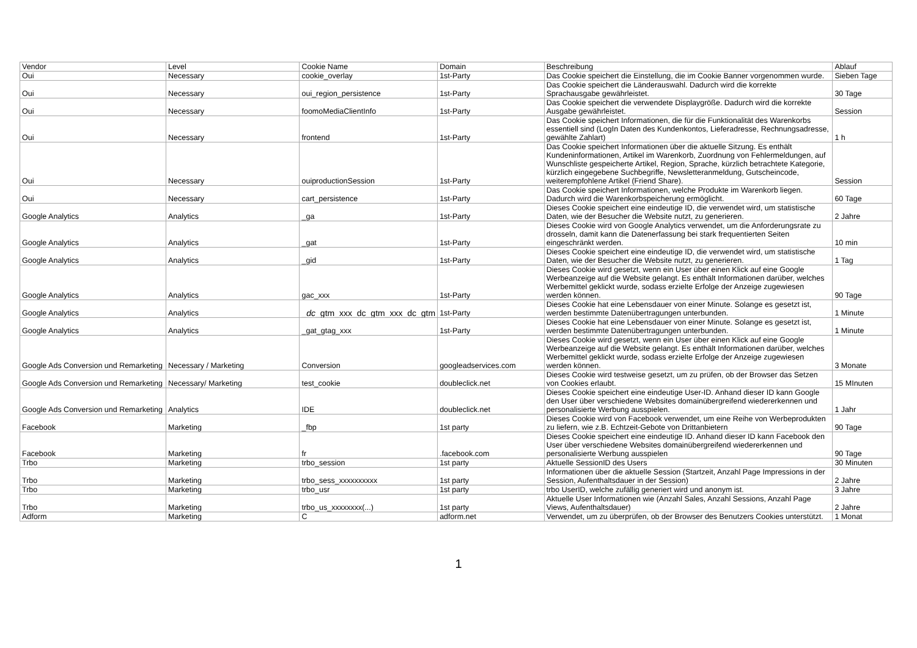| Vendor | Level | Cookie Name | Domain | Beschreibung | Ablauf |
| --- | --- | --- | --- | --- | --- |
| Oui | Necessary | cookie_overlay | 1st-Party | Das Cookie speichert die Einstellung, die im Cookie Banner vorgenommen wurde. | Sieben Tage |
| Oui | Necessary | oui_region_persistence | 1st-Party | Das Cookie speichert die Länderauswahl. Dadurch wird die korrekte Sprachausgabe gewährleistet. | 30 Tage |
| Oui | Necessary | foomoMediaClientInfo | 1st-Party | Das Cookie speichert die verwendete Displaygröße. Dadurch wird die korrekte Ausgabe gewährleistet. | Session |
| Oui | Necessary | frontend | 1st-Party | Das Cookie speichert Informationen, die für die Funktionalität des Warenkorbs essentiell sind (LogIn Daten des Kundenkontos, Lieferadresse, Rechnungsadresse, gewählte Zahlart) | 1 h |
| Oui | Necessary | ouiproductionSession | 1st-Party | Das Cookie speichert Informationen über die aktuelle Sitzung. Es enthält Kundeninformationen, Artikel im Warenkorb, Zuordnung von Fehlermeldungen, auf Wunschliste gespeicherte Artikel, Region, Sprache, kürzlich betrachtete Kategorie, kürzlich eingegebene Suchbegriffe, Newsletteranmeldung, Gutscheincode, weiterempfohlene Artikel (Friend Share). | Session |
| Oui | Necessary | cart_persistence | 1st-Party | Das Cookie speichert Informationen, welche Produkte im Warenkorb liegen. Dadurch wird die Warenkorbspeicherung ermöglicht. | 60 Tage |
| Google Analytics | Analytics | _ga | 1st-Party | Dieses Cookie speichert eine eindeutige ID, die verwendet wird, um statistische Daten, wie der Besucher die Website nutzt, zu generieren. | 2 Jahre |
| Google Analytics | Analytics | _gat | 1st-Party | Dieses Cookie wird von Google Analytics verwendet, um die Anforderungsrate zu drosseln, damit kann die Datenerfassung bei stark frequentierten Seiten eingeschränkt werden. | 10 min |
| Google Analytics | Analytics | _gid | 1st-Party | Dieses Cookie speichert eine eindeutige ID, die verwendet wird, um statistische Daten, wie der Besucher die Website nutzt, zu generieren. | 1 Tag |
| Google Analytics | Analytics | gac_xxx | 1st-Party | Dieses Cookie wird gesetzt, wenn ein User über einen Klick auf eine Google Werbeanzeige auf die Website gelangt. Es enthält Informationen darüber, welches Werbemittel geklickt wurde, sodass erzielte Erfolge der Anzeige zugewiesen werden können. | 90 Tage |
| Google Analytics | Analytics | _ dc _gtm_xxx_dc_gtm_xxx_dc_gtm | 1st-Party | Dieses Cookie hat eine Lebensdauer von einer Minute. Solange es gesetzt ist, werden bestimmte Datenübertragungen unterbunden. | 1 Minute |
| Google Analytics | Analytics | _gat_gtag_xxx | 1st-Party | Dieses Cookie hat eine Lebensdauer von einer Minute. Solange es gesetzt ist, werden bestimmte Datenübertragungen unterbunden. | 1 Minute |
| Google Ads Conversion und Remarketing | Necessary / Marketing | Conversion | googleadservices.com | Dieses Cookie wird gesetzt, wenn ein User über einen Klick auf eine Google Werbeanzeige auf die Website gelangt. Es enthält Informationen darüber, welches Werbemittel geklickt wurde, sodass erzielte Erfolge der Anzeige zugewiesen werden können. | 3 Monate |
| Google Ads Conversion und Remarketing | Necessary/ Marketing | test_cookie | doubleclick.net | Dieses Cookie wird testweise gesetzt, um zu prüfen, ob der Browser das Setzen von Cookies erlaubt. | 15 MInuten |
| Google Ads Conversion und Remarketing | Analytics | IDE | doubleclick.net | Dieses Cookie speichert eine eindeutige User-ID. Anhand dieser ID kann Google den User über verschiedene Websites domainübergreifend wiedererkennen und personalisierte Werbung ausspielen. | 1 Jahr |
| Facebook | Marketing | _fbp | 1st party | Dieses Cookie wird von Facebook verwendet, um eine Reihe von Werbeprodukten zu liefern, wie z.B. Echtzeit-Gebote von Drittanbietern | 90 Tage |
| Facebook | Marketing | fr | .facebook.com | Dieses Cookie speichert eine eindeutige ID. Anhand dieser ID kann Facebook den User über verschiedene Websites domainübergreifend wiedererkennen und personalisierte Werbung ausspielen | 90 Tage |
| Trbo | Marketing | trbo_session | 1st party | Aktuelle SessionID des Users | 30 Minuten |
| Trbo | Marketing | trbo_sess_xxxxxxxxxx | 1st party | Informationen über die aktuelle Session (Startzeit, Anzahl Page Impressions in der Session, Aufenthaltsdauer in der Session) | 2 Jahre |
| Trbo | Marketing | trbo_usr | 1st party | trbo UserID, welche zufällig generiert wird und anonym ist. | 3 Jahre |
| Trbo | Marketing | trbo_us_xxxxxxxx(...) | 1st party | Aktuelle User Informationen wie (Anzahl Sales, Anzahl Sessions, Anzahl Page Views, Aufenthaltsdauer) | 2 Jahre |
| Adform | Marketing | C | adform.net | Verwendet, um zu überprüfen, ob der Browser des Benutzers Cookies unterstützt. | 1 Monat |
1